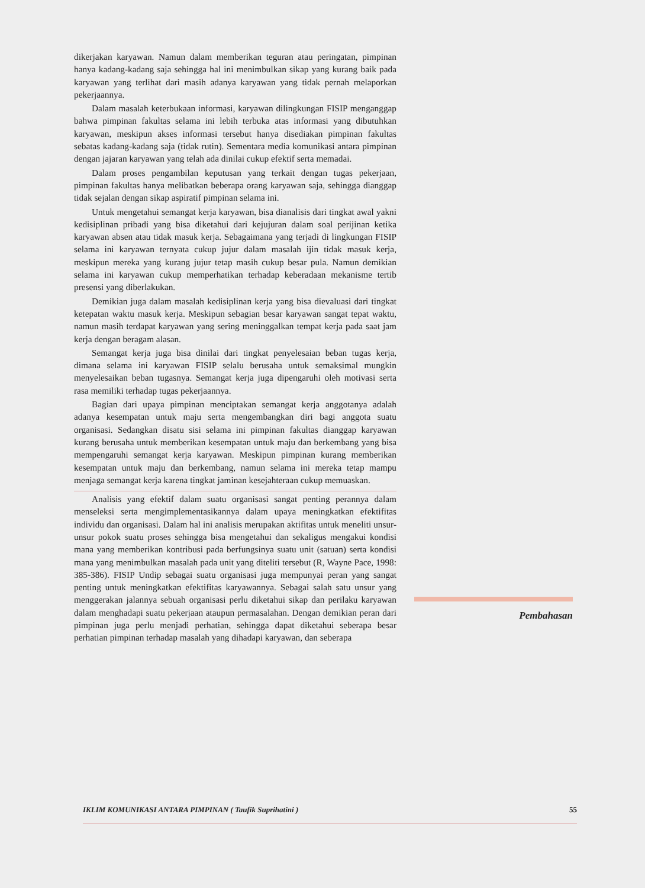dikerjakan karyawan. Namun dalam memberikan teguran atau peringatan, pimpinan hanya kadang-kadang saja sehingga hal ini menimbulkan sikap yang kurang baik pada karyawan yang terlihat dari masih adanya karyawan yang tidak pernah melaporkan pekerjaannya.
Dalam masalah keterbukaan informasi, karyawan dilingkungan FISIP menganggap bahwa pimpinan fakultas selama ini lebih terbuka atas informasi yang dibutuhkan karyawan, meskipun akses informasi tersebut hanya disediakan pimpinan fakultas sebatas kadang-kadang saja (tidak rutin). Sementara media komunikasi antara pimpinan dengan jajaran karyawan yang telah ada dinilai cukup efektif serta memadai.
Dalam proses pengambilan keputusan yang terkait dengan tugas pekerjaan, pimpinan fakultas hanya melibatkan beberapa orang karyawan saja, sehingga dianggap tidak sejalan dengan sikap aspiratif pimpinan selama ini.
Untuk mengetahui semangat kerja karyawan, bisa dianalisis dari tingkat awal yakni kedisiplinan pribadi yang bisa diketahui dari kejujuran dalam soal perijinan ketika karyawan absen atau tidak masuk kerja. Sebagaimana yang terjadi di lingkungan FISIP selama ini karyawan ternyata cukup jujur dalam masalah ijin tidak masuk kerja, meskipun mereka yang kurang jujur tetap masih cukup besar pula. Namun demikian selama ini karyawan cukup memperhatikan terhadap keberadaan mekanisme tertib presensi yang diberlakukan.
Demikian juga dalam masalah kedisiplinan kerja yang bisa dievaluasi dari tingkat ketepatan waktu masuk kerja. Meskipun sebagian besar karyawan sangat tepat waktu, namun masih terdapat karyawan yang sering meninggalkan tempat kerja pada saat jam kerja dengan beragam alasan.
Semangat kerja juga bisa dinilai dari tingkat penyelesaian beban tugas kerja, dimana selama ini karyawan FISIP selalu berusaha untuk semaksimal mungkin menyelesaikan beban tugasnya. Semangat kerja juga dipengaruhi oleh motivasi serta rasa memiliki terhadap tugas pekerjaannya.
Bagian dari upaya pimpinan menciptakan semangat kerja anggotanya adalah adanya kesempatan untuk maju serta mengembangkan diri bagi anggota suatu organisasi. Sedangkan disatu sisi selama ini pimpinan fakultas dianggap karyawan kurang berusaha untuk memberikan kesempatan untuk maju dan berkembang yang bisa mempengaruhi semangat kerja karyawan. Meskipun pimpinan kurang memberikan kesempatan untuk maju dan berkembang, namun selama ini mereka tetap mampu menjaga semangat kerja karena tingkat jaminan kesejahteraan cukup memuaskan.
Analisis yang efektif dalam suatu organisasi sangat penting perannya dalam menseleksi serta mengimplementasikannya dalam upaya meningkatkan efektifitas individu dan organisasi. Dalam hal ini analisis merupakan aktifitas untuk meneliti unsur-unsur pokok suatu proses sehingga bisa mengetahui dan sekaligus mengakui kondisi mana yang memberikan kontribusi pada berfungsinya suatu unit (satuan) serta kondisi mana yang menimbulkan masalah pada unit yang diteliti tersebut (R, Wayne Pace, 1998: 385-386). FISIP Undip sebagai suatu organisasi juga mempunyai peran yang sangat penting untuk meningkatkan efektifitas karyawannya. Sebagai salah satu unsur yang menggerakan jalannya sebuah organisasi perlu diketahui sikap dan perilaku karyawan dalam menghadapi suatu pekerjaan ataupun permasalahan. Dengan demikian peran dari pimpinan juga perlu menjadi perhatian, sehingga dapat diketahui seberapa besar perhatian pimpinan terhadap masalah yang dihadapi karyawan, dan seberapa
Pembahasan
IKLIM KOMUNIKASI ANTARA PIMPINAN ( Taufik Suprihatini ) 55